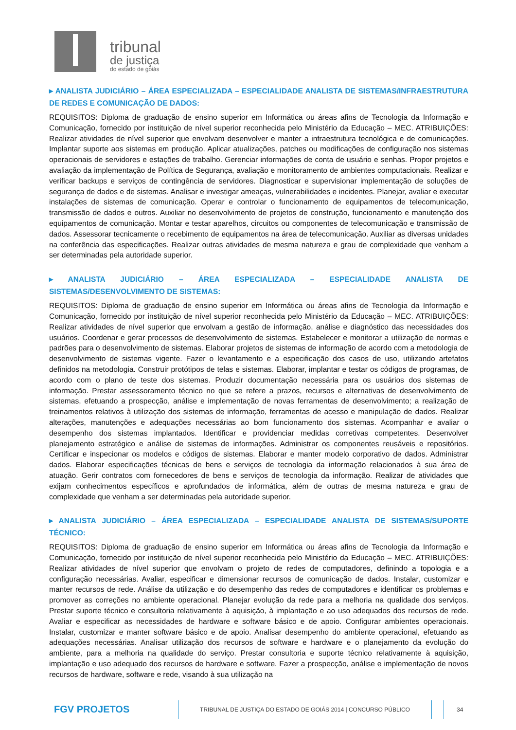tribunal
de justiça
do estado de goiás
▸ ANALISTA JUDICIÁRIO – ÁREA ESPECIALIZADA – ESPECIALIDADE ANALISTA DE SISTEMAS/INFRAESTRUTURA DE REDES E COMUNICAÇÃO DE DADOS:
REQUISITOS: Diploma de graduação de ensino superior em Informática ou áreas afins de Tecnologia da Informação e Comunicação, fornecido por instituição de nível superior reconhecida pelo Ministério da Educação – MEC. ATRIBUIÇÕES: Realizar atividades de nível superior que envolvam desenvolver e manter a infraestrutura tecnológica e de comunicações. Implantar suporte aos sistemas em produção. Aplicar atualizações, patches ou modificações de configuração nos sistemas operacionais de servidores e estações de trabalho. Gerenciar informações de conta de usuário e senhas. Propor projetos e avaliação da implementação de Política de Segurança, avaliação e monitoramento de ambientes computacionais. Realizar e verificar backups e serviços de contingência de servidores. Diagnosticar e supervisionar implementação de soluções de segurança de dados e de sistemas. Analisar e investigar ameaças, vulnerabilidades e incidentes. Planejar, avaliar e executar instalações de sistemas de comunicação. Operar e controlar o funcionamento de equipamentos de telecomunicação, transmissão de dados e outros. Auxiliar no desenvolvimento de projetos de construção, funcionamento e manutenção dos equipamentos de comunicação. Montar e testar aparelhos, circuitos ou componentes de telecomunicação e transmissão de dados. Assessorar tecnicamente o recebimento de equipamentos na área de telecomunicação. Auxiliar as diversas unidades na conferência das especificações. Realizar outras atividades de mesma natureza e grau de complexidade que venham a ser determinadas pela autoridade superior.
▸ ANALISTA JUDICIÁRIO – ÁREA ESPECIALIZADA – ESPECIALIDADE ANALISTA DE SISTEMAS/DESENVOLVIMENTO DE SISTEMAS:
REQUISITOS: Diploma de graduação de ensino superior em Informática ou áreas afins de Tecnologia da Informação e Comunicação, fornecido por instituição de nível superior reconhecida pelo Ministério da Educação – MEC. ATRIBUIÇÕES: Realizar atividades de nível superior que envolvam a gestão de informação, análise e diagnóstico das necessidades dos usuários. Coordenar e gerar processos de desenvolvimento de sistemas. Estabelecer e monitorar a utilização de normas e padrões para o desenvolvimento de sistemas. Elaborar projetos de sistemas de informação de acordo com a metodologia de desenvolvimento de sistemas vigente. Fazer o levantamento e a especificação dos casos de uso, utilizando artefatos definidos na metodologia. Construir protótipos de telas e sistemas. Elaborar, implantar e testar os códigos de programas, de acordo com o plano de teste dos sistemas. Produzir documentação necessária para os usuários dos sistemas de informação. Prestar assessoramento técnico no que se refere a prazos, recursos e alternativas de desenvolvimento de sistemas, efetuando a prospecção, análise e implementação de novas ferramentas de desenvolvimento; a realização de treinamentos relativos à utilização dos sistemas de informação, ferramentas de acesso e manipulação de dados. Realizar alterações, manutenções e adequações necessárias ao bom funcionamento dos sistemas. Acompanhar e avaliar o desempenho dos sistemas implantados. Identificar e providenciar medidas corretivas competentes. Desenvolver planejamento estratégico e análise de sistemas de informações. Administrar os componentes reusáveis e repositórios. Certificar e inspecionar os modelos e códigos de sistemas. Elaborar e manter modelo corporativo de dados. Administrar dados. Elaborar especificações técnicas de bens e serviços de tecnologia da informação relacionados à sua área de atuação. Gerir contratos com fornecedores de bens e serviços de tecnologia da informação. Realizar de atividades que exijam conhecimentos específicos e aprofundados de informática, além de outras de mesma natureza e grau de complexidade que venham a ser determinadas pela autoridade superior.
▸ ANALISTA JUDICIÁRIO – ÁREA ESPECIALIZADA – ESPECIALIDADE ANALISTA DE SISTEMAS/SUPORTE TÉCNICO:
REQUISITOS: Diploma de graduação de ensino superior em Informática ou áreas afins de Tecnologia da Informação e Comunicação, fornecido por instituição de nível superior reconhecida pelo Ministério da Educação – MEC. ATRIBUIÇÕES: Realizar atividades de nível superior que envolvam o projeto de redes de computadores, definindo a topologia e a configuração necessárias. Avaliar, especificar e dimensionar recursos de comunicação de dados. Instalar, customizar e manter recursos de rede. Análise da utilização e do desempenho das redes de computadores e identificar os problemas e promover as correções no ambiente operacional. Planejar evolução da rede para a melhoria na qualidade dos serviços. Prestar suporte técnico e consultoria relativamente à aquisição, à implantação e ao uso adequados dos recursos de rede. Avaliar e especificar as necessidades de hardware e software básico e de apoio. Configurar ambientes operacionais. Instalar, customizar e manter software básico e de apoio. Analisar desempenho do ambiente operacional, efetuando as adequações necessárias. Analisar utilização dos recursos de software e hardware e o planejamento da evolução do ambiente, para a melhoria na qualidade do serviço. Prestar consultoria e suporte técnico relativamente à aquisição, implantação e uso adequado dos recursos de hardware e software. Fazer a prospecção, análise e implementação de novos recursos de hardware, software e rede, visando à sua utilização na
FGV PROJETOS
TRIBUNAL DE JUSTIÇA DO ESTADO DE GOIÁS 2014 | CONCURSO PÚBLICO 34